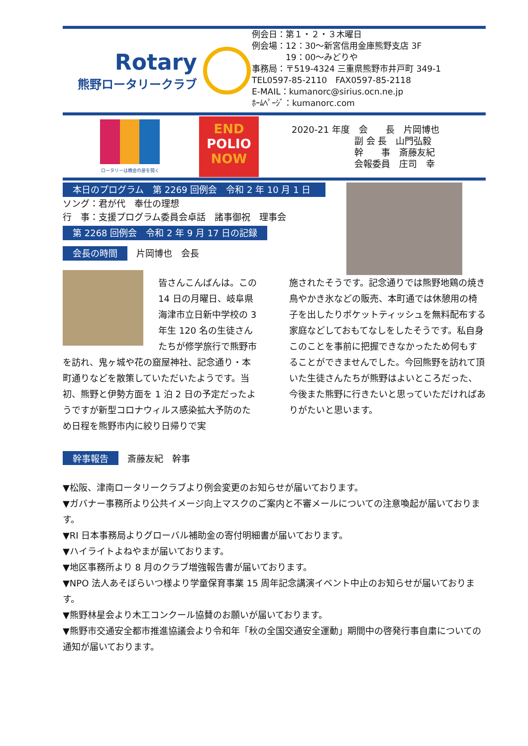Rotary
熊野ロータリークラブ
例会日：第１・２・３木曜日
例会場：12：30～新宮信用金庫熊野支店 3F
　　　　19：00～みどりや
事務局：〒519-4324 三重県熊野市井戸町 349-1
TEL0597-85-2110　FAX0597-85-2118
E-MAIL：kumanorc@sirius.ocn.ne.jp
ﾎｰﾑﾍﾟｰｼﾞ：kumanorc.com
ロータリーは機会の扉を開く
END
POLIO
NOW
2020-21 年度　会　　長　片岡博也
　　　　　　　副 会 長　山門弘毅
　　　　　　　幹　　事　斎藤友紀
　　　　　　　会報委員　庄司　幸
本日のプログラム　第 2269 回例会　令和 2 年 10 月 1 日
ソング：君が代　奉仕の理想
行　事：支援プログラム委員会卓話　諸事御祝　理事会
第 2268 回例会　令和 2 年 9 月 17 日の記録
会長の時間　片岡博也　会長
皆さんこんばんは。この 14 日の月曜日、岐阜県海津市立日新中学校の 3 年生 120 名の生徒さんたちが修学旅行で熊野市を訪れ、鬼ヶ城や花の窟屋神社、記念通り・本町通りなどを散策していただいたようです。当初、熊野と伊勢方面を 1 泊 2 日の予定だったようですが新型コロナウィルス感染拡大予防のため日程を熊野市内に絞り日帰りで実
施されたそうです。記念通りでは熊野地鶏の焼き鳥やかき氷などの販売、本町通では休憩用の椅子を出したりポケットティッシュを無料配布する家庭などしておもてなしをしたそうです。私自身このことを事前に把握できなかったため何もすることができませんでした。今回熊野を訪れて頂いた生徒さんたちが熊野はよいところだった、今後また熊野に行きたいと思っていただければありがたいと思います。
幹事報告　斎藤友紀　幹事
▼松阪、津南ロータリークラブより例会変更のお知らせが届いております。
▼ガバナー事務所より公共イメージ向上マスクのご案内と不審メールについての注意喚起が届いております。
▼RI 日本事務局よりグローバル補助金の寄付明細書が届いております。
▼ハイライトよねやまが届いております。
▼地区事務所より 8 月のクラブ増強報告書が届いております。
▼NPO 法人あそぼらいつ様より学童保育事業 15 周年記念講演イベント中止のお知らせが届いております。
▼熊野林星会より木工コンクール協賛のお願いが届いております。
▼熊野市交通安全都市推進協議会より令和年「秋の全国交通安全運動」期間中の啓発行事自粛についての通知が届いております。